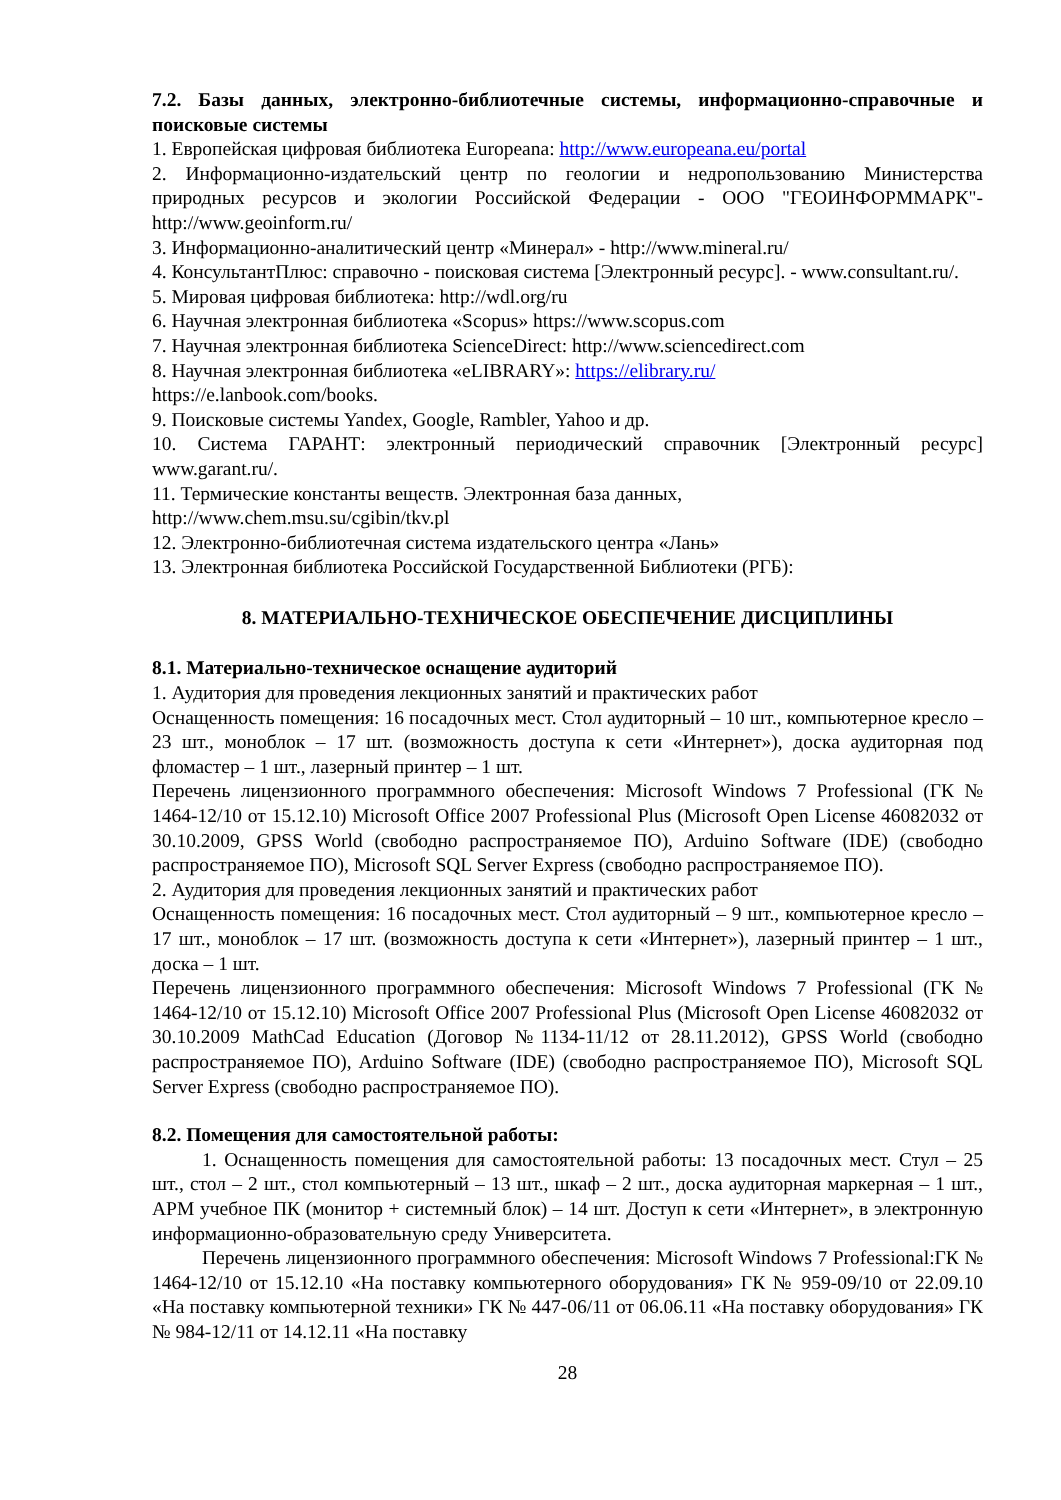7.2. Базы данных, электронно-библиотечные системы, информационно-справочные и поисковые системы
1. Европейская цифровая библиотека Europeana: http://www.europeana.eu/portal
2. Информационно-издательский центр по геологии и недропользованию Министерства природных ресурсов и экологии Российской Федерации - ООО "ГЕОИНФОРММАРК"- http://www.geoinform.ru/
3. Информационно-аналитический центр «Минерал» - http://www.mineral.ru/
4. КонсультантПлюс: справочно - поисковая система [Электронный ресурс]. - www.consultant.ru/.
5. Мировая цифровая библиотека: http://wdl.org/ru
6. Научная электронная библиотека «Scopus» https://www.scopus.com
7. Научная электронная библиотека ScienceDirect: http://www.sciencedirect.com
8. Научная электронная библиотека «eLIBRARY»: https://elibrary.ru/
https://e.lanbook.com/books.
9. Поисковые системы Yandex, Google, Rambler, Yahoo и др.
10. Система ГАРАНТ: электронный периодический справочник [Электронный ресурс] www.garant.ru/.
11. Термические константы веществ. Электронная база данных,
http://www.chem.msu.su/cgibin/tkv.pl
12. Электронно-библиотечная система издательского центра «Лань»
13. Электронная библиотека Российской Государственной Библиотеки (РГБ):
8. МАТЕРИАЛЬНО-ТЕХНИЧЕСКОЕ ОБЕСПЕЧЕНИЕ ДИСЦИПЛИНЫ
8.1. Материально-техническое оснащение аудиторий
1. Аудитория для проведения лекционных занятий и практических работ
Оснащенность помещения: 16 посадочных мест. Стол аудиторный – 10 шт., компьютерное кресло – 23 шт., моноблок – 17 шт. (возможность доступа к сети «Интернет»), доска аудиторная под фломастер – 1 шт., лазерный принтер – 1 шт.
Перечень лицензионного программного обеспечения: Microsoft Windows 7 Professional (ГК № 1464-12/10 от 15.12.10) Microsoft Office 2007 Professional Plus (Microsoft Open License 46082032 от 30.10.2009, GPSS World (свободно распространяемое ПО), Arduino Software (IDE) (свободно распространяемое ПО), Microsoft SQL Server Express (свободно распространяемое ПО).
2. Аудитория для проведения лекционных занятий и практических работ
Оснащенность помещения: 16 посадочных мест. Стол аудиторный – 9 шт., компьютерное кресло – 17 шт., моноблок – 17 шт. (возможность доступа к сети «Интернет»), лазерный принтер – 1 шт., доска – 1 шт.
Перечень лицензионного программного обеспечения: Microsoft Windows 7 Professional (ГК № 1464-12/10 от 15.12.10) Microsoft Office 2007 Professional Plus (Microsoft Open License 46082032 от 30.10.2009 MathCad Education (Договор №1134-11/12 от 28.11.2012), GPSS World (свободно распространяемое ПО), Arduino Software (IDE) (свободно распространяемое ПО), Microsoft SQL Server Express (свободно распространяемое ПО).
8.2. Помещения для самостоятельной работы:
1. Оснащенность помещения для самостоятельной работы: 13 посадочных мест. Стул – 25 шт., стол – 2 шт., стол компьютерный – 13 шт., шкаф – 2 шт., доска аудиторная маркерная – 1 шт., АРМ учебное ПК (монитор + системный блок) – 14 шт. Доступ к сети «Интернет», в электронную информационно-образовательную среду Университета.
Перечень лицензионного программного обеспечения: Microsoft Windows 7 Professional:ГК № 1464-12/10 от 15.12.10 «На поставку компьютерного оборудования» ГК № 959-09/10 от 22.09.10 «На поставку компьютерной техники» ГК № 447-06/11 от 06.06.11 «На поставку оборудования» ГК № 984-12/11 от 14.12.11 «На поставку
28